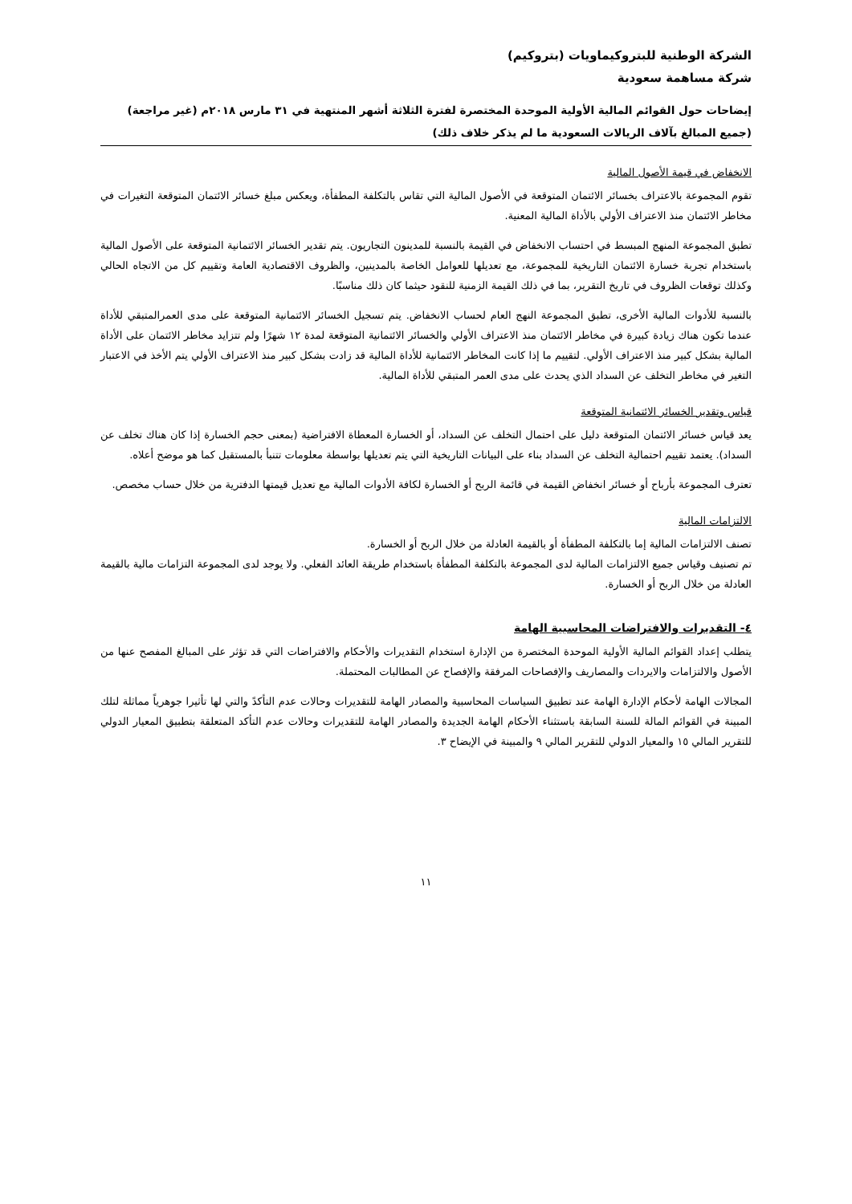الشركة الوطنية للبتروكيماويات (بتروكيم)
شركة مساهمة سعودية
إيضاحات حول القوائم المالية الأولية الموحدة المختصرة لفترة الثلاثة أشهر المنتهية في ٣١ مارس ٢٠١٨م (غير مراجعة)
(جميع المبالغ بآلاف الريالات السعودية ما لم يذكر خلاف ذلك)
الانخفاض في قيمة الأصول المالية
تقوم المجموعة بالاعتراف بخسائر الائتمان المتوقعة في الأصول المالية التي تقاس بالتكلفة المطفأة، ويعكس مبلغ خسائر الائتمان المتوقعة التغيرات في مخاطر الائتمان منذ الاعتراف الأولي بالأداة المالية المعنية.
تطبق المجموعة المنهج المبسط في احتساب الانخفاض في القيمة بالنسبة للمدينون التجاريون. يتم تقدير الخسائر الائتمانية المتوقعة على الأصول المالية باستخدام تجربة خسارة الائتمان التاريخية للمجموعة، مع تعديلها للعوامل الخاصة بالمدينين، والظروف الاقتصادية العامة وتقييم كل من الاتجاه الحالي وكذلك توقعات الظروف في تاريخ التقرير، بما في ذلك القيمة الزمنية للنقود حيثما كان ذلك مناسبًا.
بالنسبة للأدوات المالية الأخرى، تطبق المجموعة النهج العام لحساب الانخفاض. يتم تسجيل الخسائر الائتمانية المتوقعة على مدى العمرالمتبقي للأداة عندما تكون هناك زيادة كبيرة في مخاطر الائتمان منذ الاعتراف الأولي والخسائر الائتمانية المتوقعة لمدة ١٢ شهرًا ولم تتزايد مخاطر الائتمان على الأداة المالية بشكل كبير منذ الاعتراف الأولي. لتقييم ما إذا كانت المخاطر الائتمانية للأداة المالية قد زادت بشكل كبير منذ الاعتراف الأولي يتم الأخذ في الاعتبار التغير في مخاطر التخلف عن السداد الذي يحدث على مدى العمر المتبقي للأداة المالية.
قياس وتقدير الخسائر الائتمانية المتوقعة
يعد قياس خسائر الائتمان المتوقعة دليل على احتمال التخلف عن السداد، أو الخسارة المعطاة الافتراضية (بمعنى حجم الخسارة إذا كان هناك تخلف عن السداد). يعتمد تقييم احتمالية التخلف عن السداد بناء على البيانات التاريخية التي يتم تعديلها بواسطة معلومات تتنبأ بالمستقبل كما هو موضح أعلاه.
تعترف المجموعة بأرباح أو خسائر انخفاض القيمة في قائمة الربح أو الخسارة لكافة الأدوات المالية مع تعديل قيمتها الدفترية من خلال حساب مخصص.
الالتزامات المالية
تصنف الالتزامات المالية إما بالتكلفة المطفأة أو بالقيمة العادلة من خلال الربح أو الخسارة.
تم تصنيف وقياس جميع الالتزامات المالية لدى المجموعة بالتكلفة المطفأة باستخدام طريقة العائد الفعلي. ولا يوجد لدى المجموعة التزامات مالية بالقيمة العادلة من خلال الربح أو الخسارة.
٤- التقديرات والافتراضات المحاسبية الهامة
يتطلب إعداد القوائم المالية الأولية الموحدة المختصرة من الإدارة استخدام التقديرات والأحكام والافتراضات التي قد تؤثر على المبالغ المفصح عنها من الأصول والالتزامات والايردات والمصاريف والإفصاحات المرفقة والإفصاح عن المطالبات المحتملة.
المجالات الهامة لأحكام الإدارة الهامة عند تطبيق السياسات المحاسبية والمصادر الهامة للتقديرات وحالات عدم التأكدً والتي لها تأثيرا جوهرياً مماثلة لتلك المبينة في القوائم المالة للسنة السابقة باستثناء الأحكام الهامة الجديدة والمصادر الهامة للتقديرات وحالات عدم التأكد المتعلقة بتطبيق المعيار الدولي للتقرير المالي ١٥ والمعيار الدولي للتقرير المالي ٩ والمبينة في الإيضاح ٣.
١١